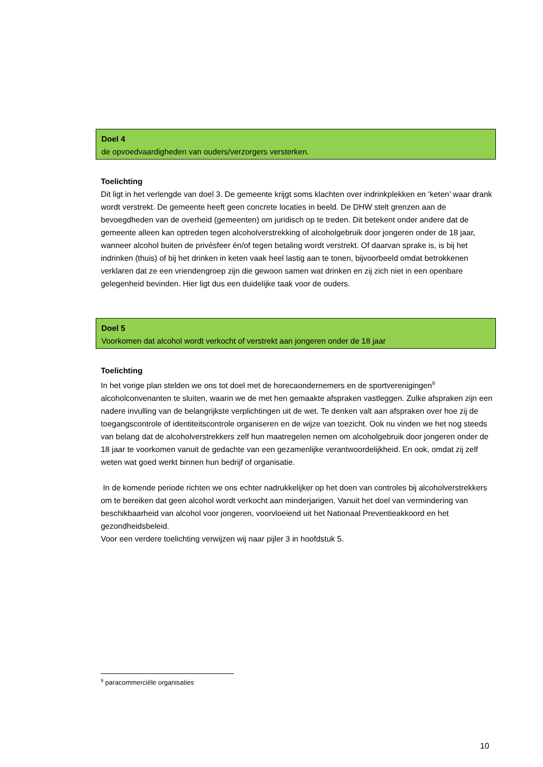Doel 4
de opvoedvaardigheden van ouders/verzorgers versterken.
Toelichting
Dit ligt in het verlengde van doel 3. De gemeente krijgt soms klachten over indrinkplekken en ‘keten’ waar drank wordt verstrekt. De gemeente heeft geen concrete locaties in beeld. De DHW stelt grenzen aan de bevoegdheden van de overheid (gemeenten) om juridisch op te treden. Dit betekent onder andere dat de gemeente alleen kan optreden tegen alcoholverstrekking of alcoholgebruik door jongeren onder de 18 jaar, wanneer alcohol buiten de privésfeer én/of tegen betaling wordt verstrekt. Of daarvan sprake is, is bij het indrinken (thuis) of bij het drinken in keten vaak heel lastig aan te tonen, bijvoorbeeld omdat betrokkenen verklaren dat ze een vriendengroep zijn die gewoon samen wat drinken en zij zich niet in een openbare gelegenheid bevinden. Hier ligt dus een duidelijke taak voor de ouders.
Doel 5
Voorkomen dat alcohol wordt verkocht of verstrekt aan jongeren onder de 18 jaar
Toelichting
In het vorige plan stelden we ons tot doel met de horecaondernemers en de sportverenigingen<sup>9</sup> alcoholconvenanten te sluiten, waarin we de met hen gemaakte afspraken vastleggen. Zulke afspraken zijn een nadere invulling van de belangrijkste verplichtingen uit de wet. Te denken valt aan afspraken over hoe zij de toegangscontrole of identiteitscontrole organiseren en de wijze van toezicht. Ook nu vinden we het nog steeds van belang dat de alcoholverstrekkers zelf hun maatregelen nemen om alcoholgebruik door jongeren onder de 18 jaar te voorkomen vanuit de gedachte van een gezamenlijke verantwoordelijkheid. En ook, omdat zij zelf weten wat goed werkt binnen hun bedrijf of organisatie.
In de komende periode richten we ons echter nadrukkelijker op het doen van controles bij alcoholverstrekkers om te bereiken dat geen alcohol wordt verkocht aan minderjarigen. Vanuit het doel van vermindering van beschikbaarheid van alcohol voor jongeren, voorvloeiend uit het Nationaal Preventieakkoord en het gezondheidsbeleid.
Voor een verdere toelichting verwijzen wij naar pijler 3 in hoofdstuk 5.
<sup>9</sup> paracommerciële organisaties
10